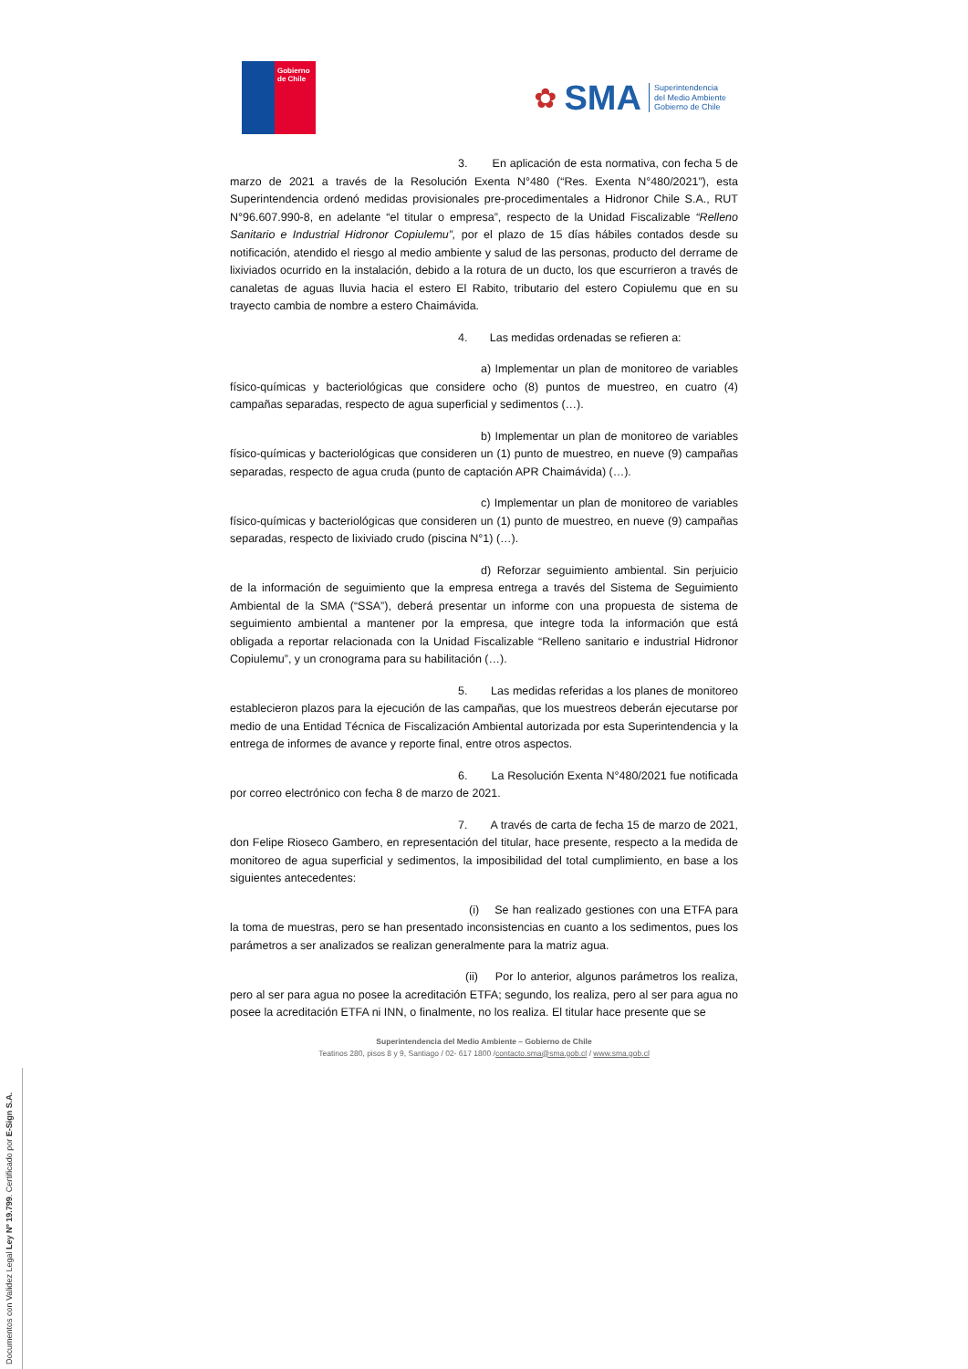Gobierno de Chile
✿ SMA
Superintendencia
del Medio Ambiente
Gobierno de Chile
3. En aplicación de esta normativa, con fecha 5 de marzo de 2021 a través de la Resolución Exenta N°480 (“Res. Exenta N°480/2021”), esta Superintendencia ordenó medidas provisionales pre-procedimentales a Hidronor Chile S.A., RUT N°96.607.990-8, en adelante “el titular o empresa”, respecto de la Unidad Fiscalizable “Relleno Sanitario e Industrial Hidronor Copiulemu”, por el plazo de 15 días hábiles contados desde su notificación, atendido el riesgo al medio ambiente y salud de las personas, producto del derrame de lixiviados ocurrido en la instalación, debido a la rotura de un ducto, los que escurrieron a través de canaletas de aguas lluvia hacia el estero El Rabito, tributario del estero Copiulemu que en su trayecto cambia de nombre a estero Chaimávida.
4. Las medidas ordenadas se refieren a:
a) Implementar un plan de monitoreo de variables físico-químicas y bacteriológicas que considere ocho (8) puntos de muestreo, en cuatro (4) campañas separadas, respecto de agua superficial y sedimentos (…).
b) Implementar un plan de monitoreo de variables físico-químicas y bacteriológicas que consideren un (1) punto de muestreo, en nueve (9) campañas separadas, respecto de agua cruda (punto de captación APR Chaimávida) (…).
c) Implementar un plan de monitoreo de variables físico-químicas y bacteriológicas que consideren un (1) punto de muestreo, en nueve (9) campañas separadas, respecto de lixiviado crudo (piscina N°1) (…).
d) Reforzar seguimiento ambiental. Sin perjuicio de la información de seguimiento que la empresa entrega a través del Sistema de Seguimiento Ambiental de la SMA (“SSA”), deberá presentar un informe con una propuesta de sistema de seguimiento ambiental a mantener por la empresa, que integre toda la información que está obligada a reportar relacionada con la Unidad Fiscalizable “Relleno sanitario e industrial Hidronor Copiulemu”, y un cronograma para su habilitación (…).
5. Las medidas referidas a los planes de monitoreo establecieron plazos para la ejecución de las campañas, que los muestreos deberán ejecutarse por medio de una Entidad Técnica de Fiscalización Ambiental autorizada por esta Superintendencia y la entrega de informes de avance y reporte final, entre otros aspectos.
6. La Resolución Exenta N°480/2021 fue notificada por correo electrónico con fecha 8 de marzo de 2021.
7. A través de carta de fecha 15 de marzo de 2021, don Felipe Rioseco Gambero, en representación del titular, hace presente, respecto a la medida de monitoreo de agua superficial y sedimentos, la imposibilidad del total cumplimiento, en base a los siguientes antecedentes:
(i) Se han realizado gestiones con una ETFA para la toma de muestras, pero se han presentado inconsistencias en cuanto a los sedimentos, pues los parámetros a ser analizados se realizan generalmente para la matriz agua.
(ii) Por lo anterior, algunos parámetros los realiza, pero al ser para agua no posee la acreditación ETFA; segundo, los realiza, pero al ser para agua no posee la acreditación ETFA ni INN, o finalmente, no los realiza. El titular hace presente que se
Superintendencia del Medio Ambiente – Gobierno de Chile
Teatinos 280, pisos 8 y 9, Santiago / 02- 617 1800 /contacto.sma@sma.gob.cl / www.sma.gob.cl
Documentos con Validez Legal Ley Nº 19.799. Certificado por E-Sign S.A.